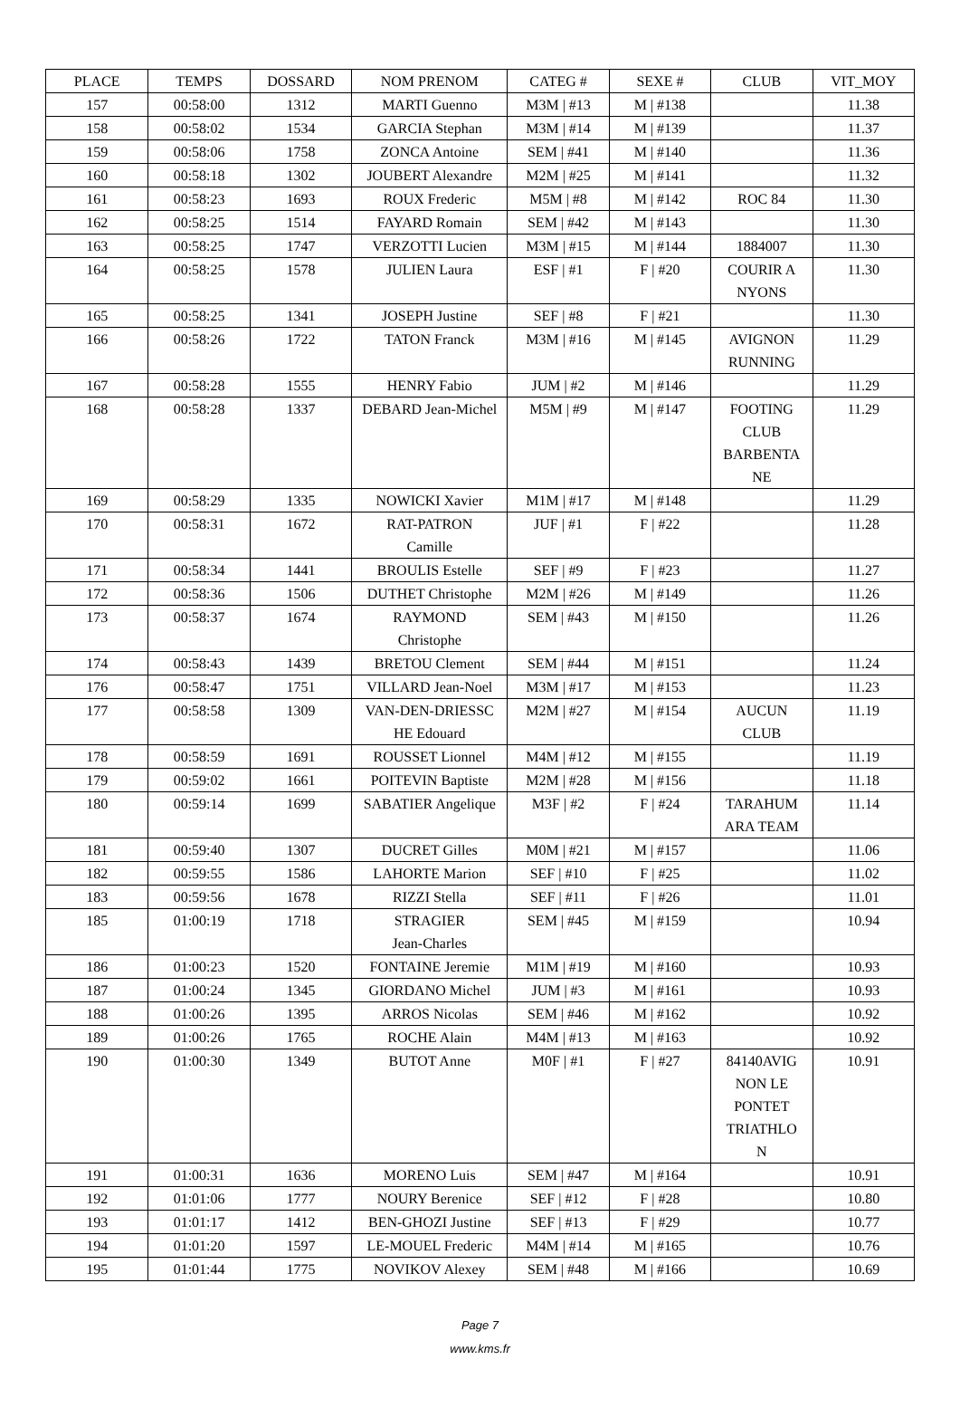| PLACE | TEMPS | DOSSARD | NOM PRENOM | CATEG # | SEXE # | CLUB | VIT_MOY |
| --- | --- | --- | --- | --- | --- | --- | --- |
| 157 | 00:58:00 | 1312 | MARTI Guenno | M3M / #13 | M / #138 | | 11.38 |
| 158 | 00:58:02 | 1534 | GARCIA Stephan | M3M / #14 | M / #139 | | 11.37 |
| 159 | 00:58:06 | 1758 | ZONCA Antoine | SEM / #41 | M / #140 | | 11.36 |
| 160 | 00:58:18 | 1302 | JOUBERT Alexandre | M2M / #25 | M / #141 | | 11.32 |
| 161 | 00:58:23 | 1693 | ROUX Frederic | M5M / #8 | M / #142 | ROC 84 | 11.30 |
| 162 | 00:58:25 | 1514 | FAYARD Romain | SEM / #42 | M / #143 | | 11.30 |
| 163 | 00:58:25 | 1747 | VERZOTTI Lucien | M3M / #15 | M / #144 | 1884007 | 11.30 |
| 164 | 00:58:25 | 1578 | JULIEN Laura | ESF / #1 | F / #20 | COURIR A NYONS | 11.30 |
| 165 | 00:58:25 | 1341 | JOSEPH Justine | SEF / #8 | F / #21 | | 11.30 |
| 166 | 00:58:26 | 1722 | TATON Franck | M3M / #16 | M / #145 | AVIGNON RUNNING | 11.29 |
| 167 | 00:58:28 | 1555 | HENRY Fabio | JUM / #2 | M / #146 | | 11.29 |
| 168 | 00:58:28 | 1337 | DEBARD Jean-Michel | M5M / #9 | M / #147 | FOOTING CLUB BARBENTA NE | 11.29 |
| 169 | 00:58:29 | 1335 | NOWICKI Xavier | M1M / #17 | M / #148 | | 11.29 |
| 170 | 00:58:31 | 1672 | RAT-PATRON Camille | JUF / #1 | F / #22 | | 11.28 |
| 171 | 00:58:34 | 1441 | BROULIS Estelle | SEF / #9 | F / #23 | | 11.27 |
| 172 | 00:58:36 | 1506 | DUTHET Christophe | M2M / #26 | M / #149 | | 11.26 |
| 173 | 00:58:37 | 1674 | RAYMOND Christophe | SEM / #43 | M / #150 | | 11.26 |
| 174 | 00:58:43 | 1439 | BRETOU Clement | SEM / #44 | M / #151 | | 11.24 |
| 176 | 00:58:47 | 1751 | VILLARD Jean-Noel | M3M / #17 | M / #153 | | 11.23 |
| 177 | 00:58:58 | 1309 | VAN-DEN-DRIESSC HE Edouard | M2M / #27 | M / #154 | AUCUN CLUB | 11.19 |
| 178 | 00:58:59 | 1691 | ROUSSET Lionnel | M4M / #12 | M / #155 | | 11.19 |
| 179 | 00:59:02 | 1661 | POITEVIN Baptiste | M2M / #28 | M / #156 | | 11.18 |
| 180 | 00:59:14 | 1699 | SABATIER Angelique | M3F / #2 | F / #24 | TARAHUM ARA TEAM | 11.14 |
| 181 | 00:59:40 | 1307 | DUCRET Gilles | M0M / #21 | M / #157 | | 11.06 |
| 182 | 00:59:55 | 1586 | LAHORTE Marion | SEF / #10 | F / #25 | | 11.02 |
| 183 | 00:59:56 | 1678 | RIZZI Stella | SEF / #11 | F / #26 | | 11.01 |
| 185 | 01:00:19 | 1718 | STRAGIER Jean-Charles | SEM / #45 | M / #159 | | 10.94 |
| 186 | 01:00:23 | 1520 | FONTAINE Jeremie | M1M / #19 | M / #160 | | 10.93 |
| 187 | 01:00:24 | 1345 | GIORDANO Michel | JUM / #3 | M / #161 | | 10.93 |
| 188 | 01:00:26 | 1395 | ARROS Nicolas | SEM / #46 | M / #162 | | 10.92 |
| 189 | 01:00:26 | 1765 | ROCHE Alain | M4M / #13 | M / #163 | | 10.92 |
| 190 | 01:00:30 | 1349 | BUTOT Anne | M0F / #1 | F / #27 | 84140AVIG NON LE PONTET TRIATHLO N | 10.91 |
| 191 | 01:00:31 | 1636 | MORENO Luis | SEM / #47 | M / #164 | | 10.91 |
| 192 | 01:01:06 | 1777 | NOURY Berenice | SEF / #12 | F / #28 | | 10.80 |
| 193 | 01:01:17 | 1412 | BEN-GHOZI Justine | SEF / #13 | F / #29 | | 10.77 |
| 194 | 01:01:20 | 1597 | LE-MOUEL Frederic | M4M / #14 | M / #165 | | 10.76 |
| 195 | 01:01:44 | 1775 | NOVIKOV Alexey | SEM / #48 | M / #166 | | 10.69 |
Page 7
www.kms.fr